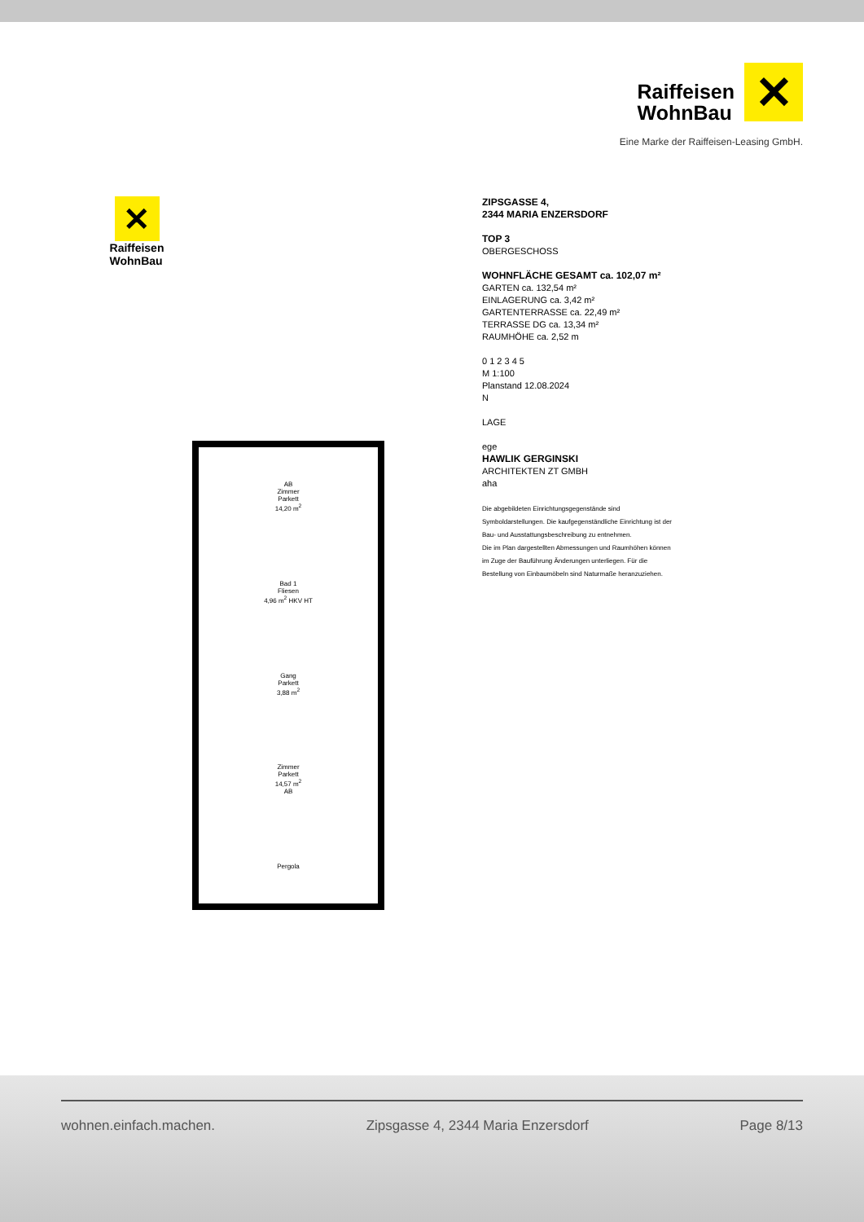Raiffeisen
WohnBau
✕
Eine Marke der Raiffeisen-Leasing GmbH.
✕
Raiffeisen WohnBau
AB
Zimmer
Parkett
14,20 m<sup>2</sup>
Bad 1
Fliesen
4,96 m<sup>2</sup> HKV HT
Gang
Parkett
3,88 m<sup>2</sup>
Zimmer
Parkett
14,57 m<sup>2</sup>
AB
Pergola
ZIPSGASSE 4,
2344 MARIA ENZERSDORF
TOP 3
OBERGESCHOSS
WOHNFLÄCHE GESAMT ca. 102,07 m²
GARTEN ca. 132,54 m²
EINLAGERUNG ca. 3,42 m²
GARTENTERRASSE ca. 22,49 m²
TERRASSE DG ca. 13,34 m²
RAUMHÖHE ca. 2,52 m
0 1 2 3 4 5
M 1:100
Planstand 12.08.2024
N
LAGE
ege
HAWLIK GERGINSKI
ARCHITEKTEN ZT GMBH
aha
Die abgebildeten Einrichtungsgegenstände sind Symboldarstellungen. Die kaufgegenständliche Einrichtung ist der Bau- und Ausstattungsbeschreibung zu entnehmen.
Die im Plan dargestellten Abmessungen und Raumhöhen können im Zuge der Bauführung Änderungen unterliegen. Für die Bestellung von Einbaumöbeln sind Naturmaße heranzuziehen.
wohnen.einfach.machen. Zipsgasse 4, 2344 Maria Enzersdorf Page 8/13